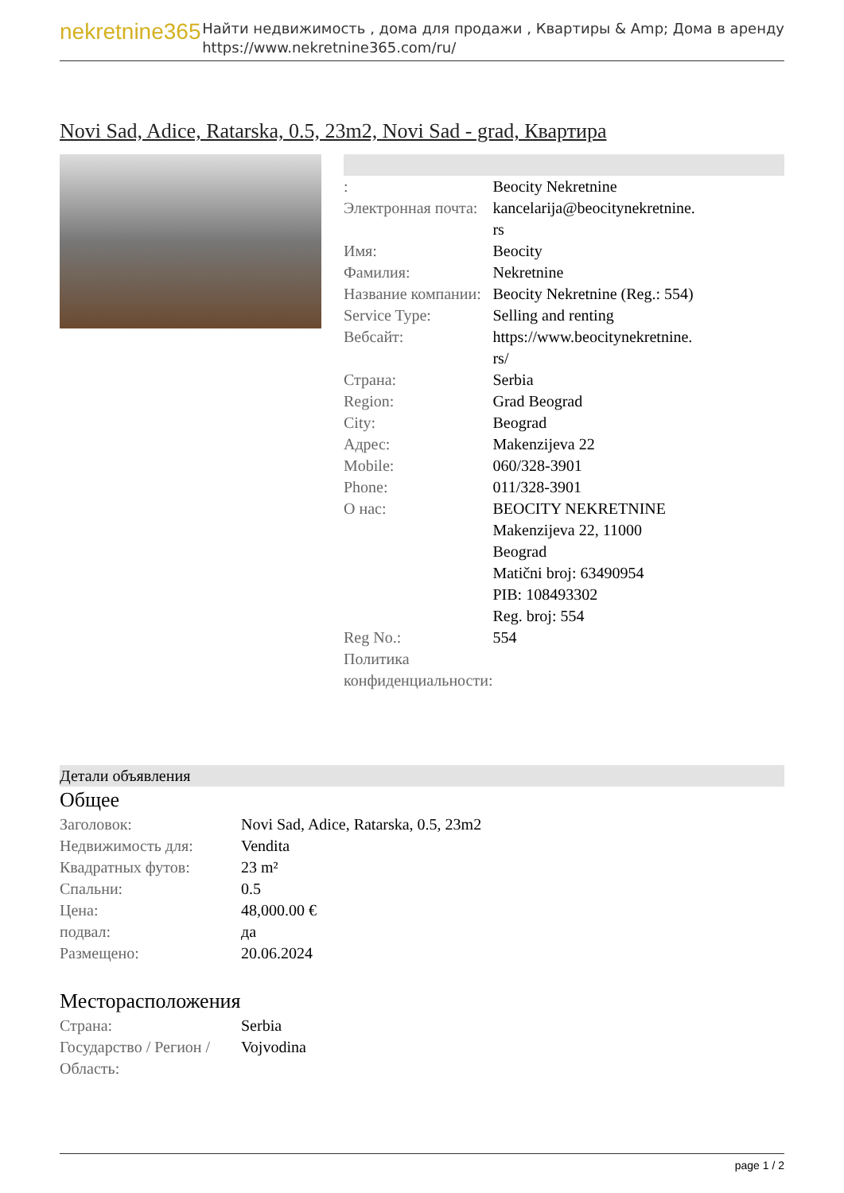nekretnine365
Найти недвижимость , дома для продажи , Квартиры & Amp; Дома в аренду
https://www.nekretnine365.com/ru/
Novi Sad, Adice, Ratarska, 0.5, 23m2, Novi Sad - grad, Квартира
| : | Beocity Nekretnine |
| Электронная почта: | kancelarija@beocitynekretnine. rs |
| Имя: | Beocity |
| Фамилия: | Nekretnine |
| Название компании: | Beocity Nekretnine (Reg.: 554) |
| Service Type: | Selling and renting |
| Вебсайт: | https://www.beocitynekretnine. rs/ |
| Страна: | Serbia |
| Region: | Grad Beograd |
| City: | Beograd |
| Адрес: | Makenzijeva 22 |
| Mobile: | 060/328-3901 |
| Phone: | 011/328-3901 |
| О нас: | BEOCITY NEKRETNINE Makenzijeva 22, 11000 Beograd Matični broj: 63490954 PIB: 108493302 Reg. broj: 554 |
| Reg No.: | 554 |
| Политика конфиденциальности: | |
Детали объявления
Общее
| Заголовок: | Novi Sad, Adice, Ratarska, 0.5, 23m2 |
| Недвижимость для: | Vendita |
| Квадратных футов: | 23 m² |
| Спальни: | 0.5 |
| Цена: | 48,000.00 € |
| подвал: | да |
| Размещено: | 20.06.2024 |
Месторасположения
| Страна: | Serbia |
| Государство / Регион / Область: | Vojvodina |
page 1 / 2